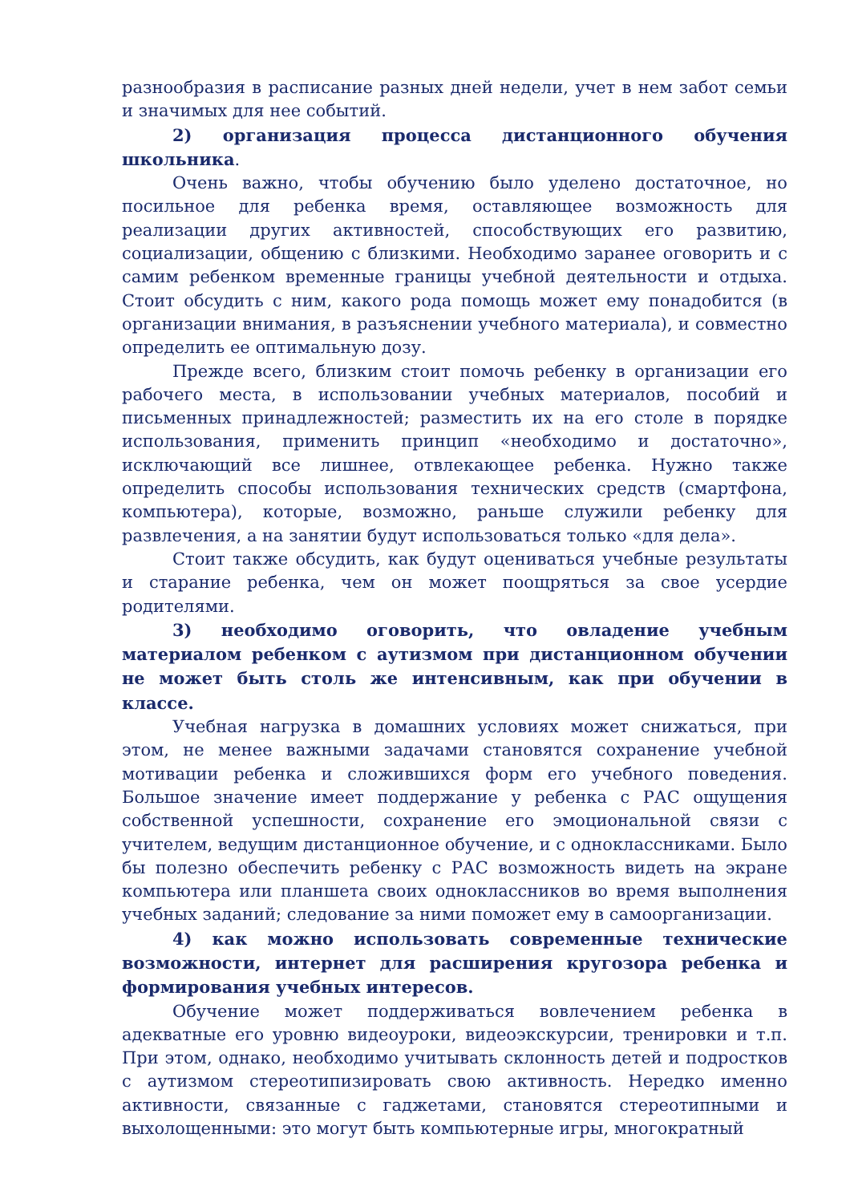разнообразия в расписание разных дней недели, учет в нем забот семьи и значимых для нее событий.
2) организация процесса дистанционного обучения школьника.
Очень важно, чтобы обучению было уделено достаточное, но посильное для ребенка время, оставляющее возможность для реализации других активностей, способствующих его развитию, социализации, общению с близкими. Необходимо заранее оговорить и с самим ребенком временные границы учебной деятельности и отдыха. Стоит обсудить с ним, какого рода помощь может ему понадобится (в организации внимания, в разъяснении учебного материала), и совместно определить ее оптимальную дозу.
Прежде всего, близким стоит помочь ребенку в организации его рабочего места, в использовании учебных материалов, пособий и письменных принадлежностей; разместить их на его столе в порядке использования, применить принцип «необходимо и достаточно», исключающий все лишнее, отвлекающее ребенка. Нужно также определить способы использования технических средств (смартфона, компьютера), которые, возможно, раньше служили ребенку для развлечения, а на занятии будут использоваться только «для дела».
Стоит также обсудить, как будут оцениваться учебные результаты и старание ребенка, чем он может поощряться за свое усердие родителями.
3) необходимо оговорить, что овладение учебным материалом ребенком с аутизмом при дистанционном обучении не может быть столь же интенсивным, как при обучении в классе.
Учебная нагрузка в домашних условиях может снижаться, при этом, не менее важными задачами становятся сохранение учебной мотивации ребенка и сложившихся форм его учебного поведения. Большое значение имеет поддержание у ребенка с РАС ощущения собственной успешности, сохранение его эмоциональной связи с учителем, ведущим дистанционное обучение, и с одноклассниками. Было бы полезно обеспечить ребенку с РАС возможность видеть на экране компьютера или планшета своих одноклассников во время выполнения учебных заданий; следование за ними поможет ему в самоорганизации.
4) как можно использовать современные технические возможности, интернет для расширения кругозора ребенка и формирования учебных интересов.
Обучение может поддерживаться вовлечением ребенка в адекватные его уровню видеоуроки, видеоэкскурсии, тренировки и т.п. При этом, однако, необходимо учитывать склонность детей и подростков с аутизмом стереотипизировать свою активность. Нередко именно активности, связанные с гаджетами, становятся стереотипными и выхолощенными: это могут быть компьютерные игры, многократный